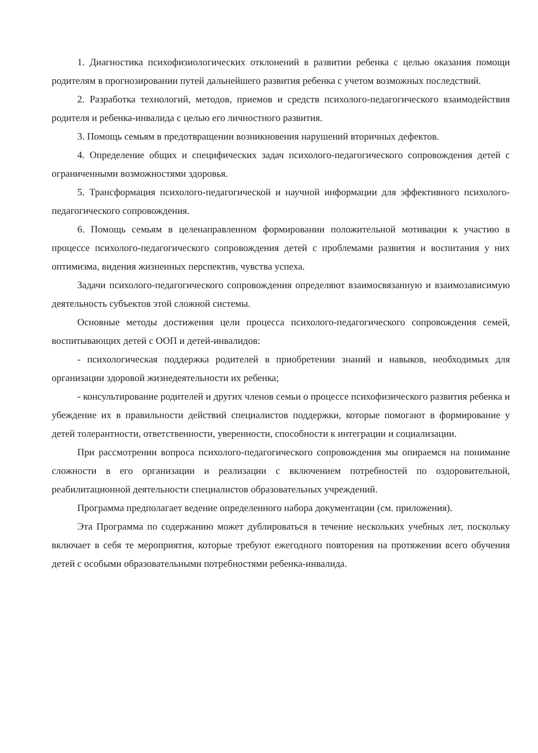1. Диагностика психофизиологических отклонений в развитии ребенка с целью оказания помощи родителям в прогнозировании путей дальнейшего развития ребенка с учетом возможных последствий.
2. Разработка технологий, методов, приемов и средств психолого-педагогического взаимодействия родителя и ребенка-инвалида с целью его личностного развития.
3. Помощь семьям в предотвращении возникновения нарушений вторичных дефектов.
4. Определение общих и специфических задач психолого-педагогического сопровождения детей с ограниченными возможностями здоровья.
5. Трансформация психолого-педагогической и научной информации для эффективного психолого-педагогического сопровождения.
6. Помощь семьям в целенаправленном формировании положительной мотивации к участию в процессе психолого-педагогического сопровождения детей с проблемами развития и воспитания у них оптимизма, видения жизненных перспектив, чувства успеха.
Задачи психолого-педагогического сопровождения определяют взаимосвязанную и взаимозависимую деятельность субъектов этой сложной системы.
Основные методы достижения цели процесса психолого-педагогического сопровождения семей, воспитывающих детей с ООП и детей-инвалидов:
- психологическая поддержка родителей в приобретении знаний и навыков, необходимых для организации здоровой жизнедеятельности их ребенка;
- консультирование родителей и других членов семьи о процессе психофизического развития ребенка и убеждение их в правильности действий специалистов поддержки, которые помогают в формирование у детей толерантности, ответственности, уверенности, способности к интеграции и социализации.
При рассмотрении вопроса психолого-педагогического сопровождения мы опираемся на понимание сложности в его организации и реализации с включением потребностей по оздоровительной, реабилитационной деятельности специалистов образовательных учреждений.
Программа предполагает ведение определенного набора документации (см. приложения).
Эта Программа по содержанию может дублироваться в течение нескольких учебных лет, поскольку включает в себя те мероприятия, которые требуют ежегодного повторения на протяжении всего обучения детей с особыми образовательными потребностями ребенка-инвалида.